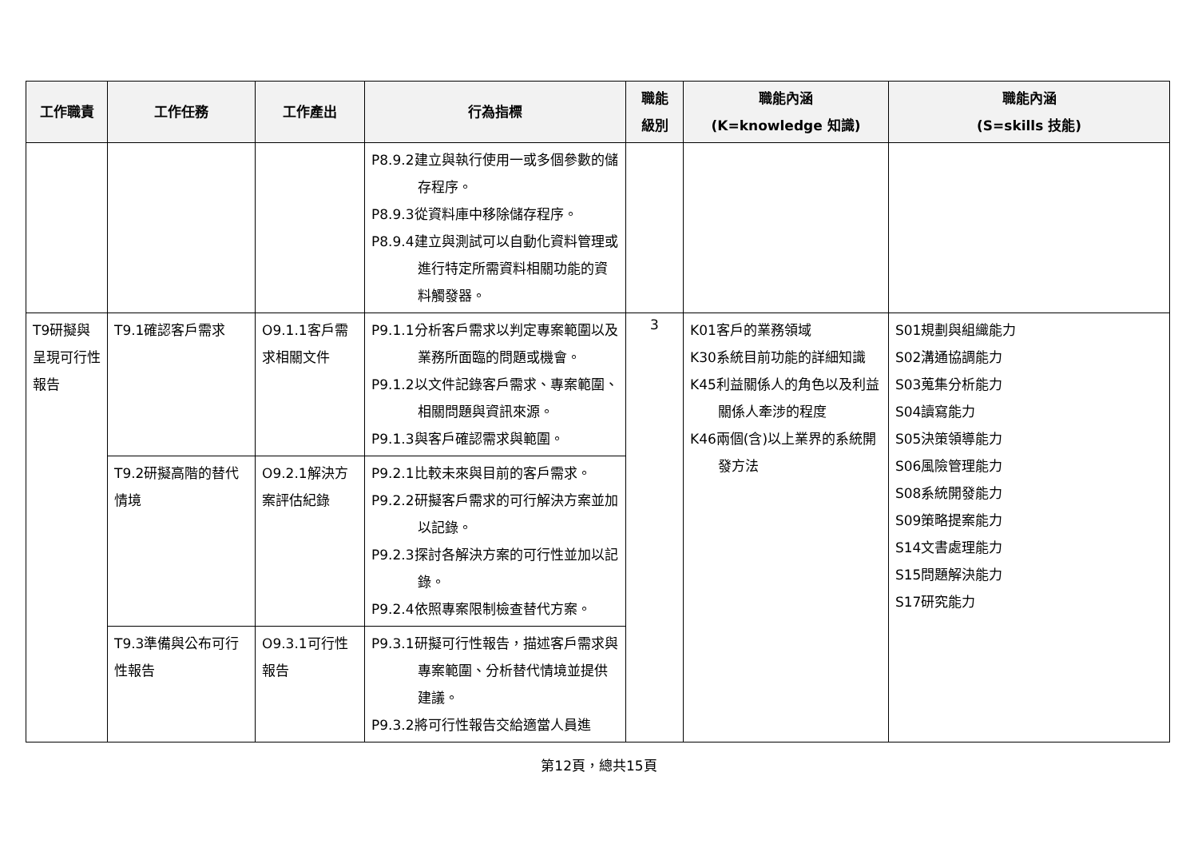| 工作職責 | 工作任務 | 工作產出 | 行為指標 | 職能 級別 | 職能內涵 (K=knowledge 知識) | 職能內涵 (S=skills 技能) |
| --- | --- | --- | --- | --- | --- | --- |
| | | | P8.9.2建立與執行使用一或多個參數的儲存程序。 P8.9.3從資料庫中移除儲存程序。 P8.9.4建立與測試可以自動化資料管理或進行特定所需資料相關功能的資料觸發器。 | | | |
| T9研擬與呈現可行性報告 | T9.1確認客戶需求 | O9.1.1客戶需求相關文件 | P9.1.1分析客戶需求以判定專案範圍以及業務所面臨的問題或機會。 P9.1.2以文件記錄客戶需求、專案範圍、相關問題與資訊來源。 P9.1.3與客戶確認需求與範圍。 | 3 | K01客戶的業務領域 K30系統目前功能的詳細知識 K45利益關係人的角色以及利益關係人牽涉的程度 K46兩個(含)以上業界的系統開發方法 | S01規劃與組織能力 S02溝通協調能力 S03蒐集分析能力 S04讀寫能力 S05決策領導能力 S06風險管理能力 S08系統開發能力 S09策略提案能力 S14文書處理能力 S15問題解決能力 S17研究能力 |
| | T9.2研擬高階的替代情境 | O9.2.1解決方案評估紀錄 | P9.2.1比較未來與目前的客戶需求。 P9.2.2研擬客戶需求的可行解決方案並加以記錄。 P9.2.3探討各解決方案的可行性並加以記錄。 P9.2.4依照專案限制檢查替代方案。 | | | |
| | T9.3準備與公布可行性報告 | O9.3.1可行性報告 | P9.3.1研擬可行性報告，描述客戶需求與專案範圍、分析替代情境並提供建議。 P9.3.2將可行性報告交給適當人員進 | | | |
第12頁，總共15頁